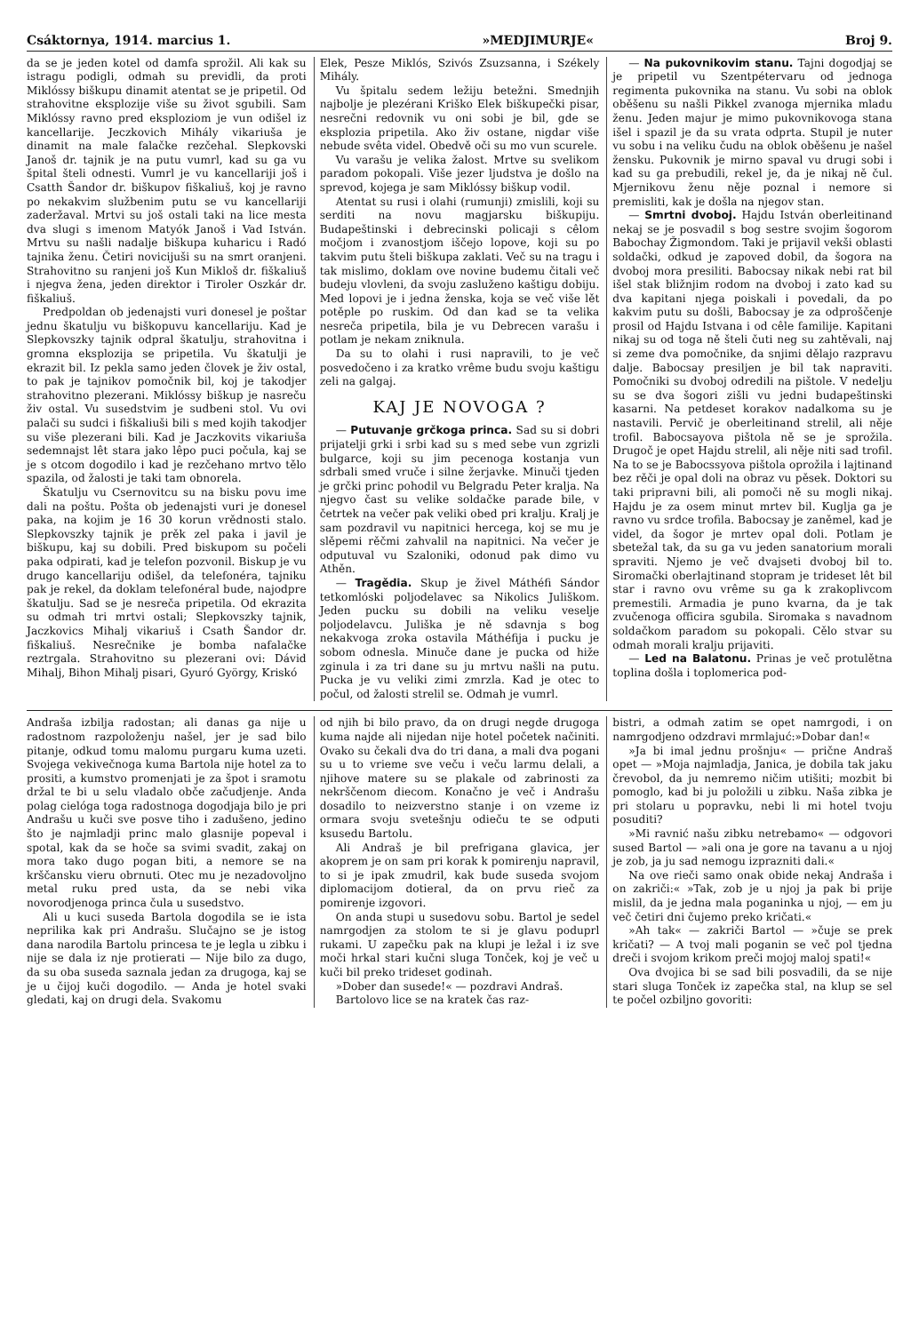Csáktornya, 1914. marcius 1. »MEDJIMURJE« Broj 9.
da se je jeden kotel od damfa sprožil. Ali kak su istragu podigli, odmah su previdli, da proti Miklóssy biškupu dinamit atentat se je pripetil. Od strahovitne eksplozije više su život sgubili. Sam Miklóssy ravno pred eksploziom je vun odišel iz kancellarije. Jeczkovich Mihály vikariuša je dinamit na male falačke rezčehal. Slepkovski Janoš dr. tajnik je na putu vumrl, kad su ga vu špital šteli odnesti. Vumrl je vu kancellariji još i Csatth Šandor dr. biškupov fiškaliuš, koj je ravno po nekakvim službenim putu se vu kancellariji zaderžaval. Mrtvi su još ostali taki na lice mesta dva slugi s imenom Matyók Janoš i Vad István. Mrtvu su našli nadalje biškupa kuharicu i Radó tajnika ženu. Četiri novicijuši su na smrt oranjeni. Strahovitno su ranjeni još Kun Mikloš dr. fiškaliuš i njegva žena, jeden direktor i Tiroler Oszkár dr. fiškaliuš.
Predpoldan ob jedenajsti vuri donesel je poštar jednu škatulju vu biškopuvu kancellariju. Kad je Slepkovszky tajnik odpral škatulju, strahovitna i gromna eksplozija se pripetila. Vu škatulji je ekrazit bil. Iz pekla samo jeden človek je živ ostal, to pak je tajnikov pomočnik bil, koj je takodjer strahovitno plezerani. Miklóssy biškup je nasreču živ ostal. Vu susedstvim je sudbeni stol. Vu ovi palači su sudci i fiškaliuši bili s med kojih takodjer su više plezerani bili. Kad je Jaczkovits vikariuša sedemnajst lêt stara jako lêpo puci počula, kaj se je s otcom dogodilo i kad je rezčehano mrtvo tělo spazila, od žalosti je taki tam obnorela.
Škatulju vu Csernovitcu su na bisku povu ime dali na poštu. Pošta ob jedenajsti vuri je donesel paka, na kojim je 16 30 korun vrědnosti stalo. Slepkovszky tajnik je prěk zel paka i javil je biškupu, kaj su dobili. Pred biskupom su počeli paka odpirati, kad je telefon pozvonil. Biskup je vu drugo kancellariju odišel, da telefonéra, tajniku pak je rekel, da doklam telefonéral bude, najodpre škatulju. Sad se je nesreča pripetila. Od ekrazita su odmah tri mrtvi ostali; Slepkovszky tajnik, Jaczkovics Mihalj vikariuš i Csath Šandor dr. fiškaliuš. Nesrečnike je bomba nafalačke reztrgala. Strahovitno su plezerani ovi: Dávid Mihalj, Bihon Mihalj pisari, Gyuró György, Kriskó
Elek, Pesze Miklós, Szivós Zsuzsanna, i Székely Mihály.
Vu špitalu sedem ležiju betežni. Smednjih najbolje je plezérani Kriško Elek biškupečki pisar, nesrečni redovnik vu oni sobi je bil, gde se eksplozia pripetila. Ako živ ostane, nigdar više nebude svêta videl. Obedvě oči su mo vun scurele.
Vu varašu je velika žalost. Mrtve su svelikom paradom pokopali. Više jezer ljudstva je došlo na sprevod, kojega je sam Miklóssy biškup vodil.
Atentat su rusi i olahi (rumunji) zmislili, koji su serditi na novu magjarsku biškupiju. Budapeštinski i debrecinski policaji s cêlom močjom i zvanostjom iščejo lopove, koji su po takvim putu šteli biškupa zaklati. Več su na tragu i tak mislimo, doklam ove novine budemu čitali več budeju vlovleni, da svoju zasluženo kaštigu dobiju. Med lopovi je i jedna ženska, koja se več više lět potěple po ruskim. Od dan kad se ta velika nesreča pripetila, bila je vu Debrecen varašu i potlam je nekam zniknula.
Da su to olahi i rusi napravili, to je več posvedočeno i za kratko vrême budu svoju kaštigu zeli na galgaj.
KAJ JE NOVOGA ?
— Putuvanje grčkoga princa. Sad su si dobri prijatelji grki i srbi kad su s med sebe vun zgrizli bulgarce, koji su jim pecenoga kostanja vun sdrbali smed vruče i silne žerjavke. Minuči tjeden je grčki princ pohodil vu Belgradu Peter kralja. Na njegvo čast su velike soldačke parade bile, v četrtek na večer pak veliki obed pri kralju. Kralj je sam pozdravil vu napitnici hercega, koj se mu je slěpemi rěčmi zahvalil na napitnici. Na večer je odputuval vu Szaloniki, odonud pak dimo vu Athěn.
— Tragědia. Skup je živel Máthéfi Sándor tetkomlóski poljodelavec sa Nikolics Juliškom. Jeden pucku su dobili na veliku veselje poljodelavcu. Juliška je ně sdavnja s bog nekakvoga zroka ostavila Máthéfija i pucku je sobom odnesla. Minuče dane je pucka od hiže zginula i za tri dane su ju mrtvu našli na putu. Pucka je vu veliki zimi zmrzla. Kad je otec to počul, od žalosti strelil se. Odmah je vumrl.
— Na pukovnikovim stanu. Tajni dogodjaj se je pripetil vu Szentpétervaru od jednoga regimenta pukovnika na stanu. Vu sobi na oblok oběšenu su našli Pikkel zvanoga mjernika mladu ženu. Jeden majur je mimo pukovnikovoga stana išel i spazil je da su vrata odprta. Stupil je nuter vu sobu i na veliku čudu na oblok oběšenu je našel žensku. Pukovnik je mirno spaval vu drugi sobi i kad su ga prebudili, rekel je, da je nikaj ně čul. Mjernikovu ženu něje poznal i nemore si premisliti, kak je došla na njegov stan.
— Smrtni dvoboj. Hajdu István oberleitinand nekaj se je posvadil s bog sestre svojim šogorom Babochay Žigmondom. Taki je prijavil vekši oblasti soldački, odkud je zapoved dobil, da šogora na dvoboj mora presiliti. Babocsay nikak nebi rat bil išel stak bližnjim rodom na dvoboj i zato kad su dva kapitani njega poiskali i povedali, da po kakvim putu su došli, Babocsay je za odproščenje prosil od Hajdu Istvana i od cêle familije. Kapitani nikaj su od toga ně šteli čuti neg su zahtěvali, naj si zeme dva pomočnike, da snjimi dělajo razpravu dalje. Babocsay presiljen je bil tak napraviti. Pomočniki su dvoboj odredili na pištole. V nedelju su se dva šogori zišli vu jedni budapeštinski kasarni. Na petdeset korakov nadalkoma su je nastavili. Pervič je oberleitinand strelil, ali něje trofil. Babocsayova pištola ně se je sprožila. Drugoč je opet Hajdu strelil, ali něje niti sad trofil. Na to se je Babocssyova pištola oprožila i lajtinand bez rěči je opal doli na obraz vu pěsek. Doktori su taki pripravni bili, ali pomoči ně su mogli nikaj. Hajdu je za osem minut mrtev bil. Kuglja ga je ravno vu srdce trofila. Babocsay je zaněmel, kad je videl, da šogor je mrtev opal doli. Potlam je sbetežal tak, da su ga vu jeden sanatorium morali spraviti. Njemo je več dvajseti dvoboj bil to. Siromački oberlajtinand stopram je trideset lêt bil star i ravno ovu vrême su ga k zrakoplivcom premestili. Armadia je puno kvarna, da je tak zvučenoga officira sgubila. Siromaka s navadnom soldačkom paradom su pokopali. Cělo stvar su odmah morali kralju prijaviti.
— Led na Balatonu. Prinas je več protulětna toplina došla i toplomerica pod-
Andraša izbilja radostan; ali danas ga nije u radostnom razpoloženju našel, jer je sad bilo pitanje, odkud tomu malomu purgaru kuma uzeti. Svojega vekivečnoga kuma Bartola nije hotel za to prositi, a kumstvo promenjati je za špot i sramotu držal te bi u selu vladalo obče začudjenje. Anda polag cielóga toga radostnoga dogodjaja bilo je pri Andrašu u kuči sve posve tiho i zadušeno, jedino što je najmladji princ malo glasnije popeval i spotal, kak da se hoče sa svimi svadit, zakaj on mora tako dugo pogan biti, a nemore se na krščansku vieru obrnuti. Otec mu je nezadovoljno metal ruku pred usta, da se nebi vika novorodjenoga princa čula u susedstvo.
Ali u kuci suseda Bartola dogodila se ie ista neprilika kak pri Andrašu. Slučajno se je istog dana narodila Bartolu princesa te je legla u zibku i nije se dala iz nje protierati — Nije bilo za dugo, da su oba suseda saznala jedan za drugoga, kaj se je u čijoj kuči dogodilo. — Anda je hotel svaki gledati, kaj on drugi dela. Svakomu
od njih bi bilo pravo, da on drugi negde drugoga kuma najde ali nijedan nije hotel početek načiniti. Ovako su čekali dva do tri dana, a mali dva pogani su u to vrieme sve veču i veču larmu delali, a njihove matere su se plakale od zabrinosti za nekrščenom diecom. Konačno je več i Andrašu dosadilo to neizverstno stanje i on vzeme iz ormara svoju svetešnju odieču te se odputi ksusedu Bartolu.
Ali Andraš je bil prefrigana glavica, jer akoprem je on sam pri korak k pomirenju napravil, to si je ipak zmudril, kak bude suseda svojom diplomacijom dotieral, da on prvu rieč za pomirenje izgovori.
On anda stupi u susedovu sobu. Bartol je sedel namrgodjen za stolom te si je glavu poduprl rukami. U zapečku pak na klupi je ležal i iz sve moči hrkal stari kučni sluga Tonček, koj je več u kuči bil preko trideset godinah.
»Dober dan susede!« — pozdravi Andraš.
Bartolovo lice se na kratek čas raz-
bistri, a odmah zatim se opet namrgodi, i on namrgodjeno odzdravi mrmlajuć:»Dobar dan!«
»Ja bi imal jednu prošnju« — prične Andraš opet — »Moja najmladja, Janica, je dobila tak jaku črevobol, da ju nemremo ničim utišiti; mozbit bi pomoglo, kad bi ju položili u zibku. Naša zibka je pri stolaru u popravku, nebi li mi hotel tvoju posuditi?
»Mi ravnić našu zibku netrebamo« — odgovori sused Bartol — »ali ona je gore na tavanu a u njoj je zob, ja ju sad nemogu izprazniti dali.«
Na ove rieči samo onak obide nekaj Andraša i on zakriči:« »Tak, zob je u njoj ja pak bi prije mislil, da je jedna mala poganinka u njoj, — em ju več četiri dni čujemo preko kričati.«
»Ah tak« — zakriči Bartol — »čuje se prek kričati? — A tvoj mali poganin se več pol tjedna dreči i svojom krikom preči mojoj maloj spati!«
Ova dvojica bi se sad bili posvadili, da se nije stari sluga Tonček iz zapečka stal, na klup se sel te počel ozbiljno govoriti: